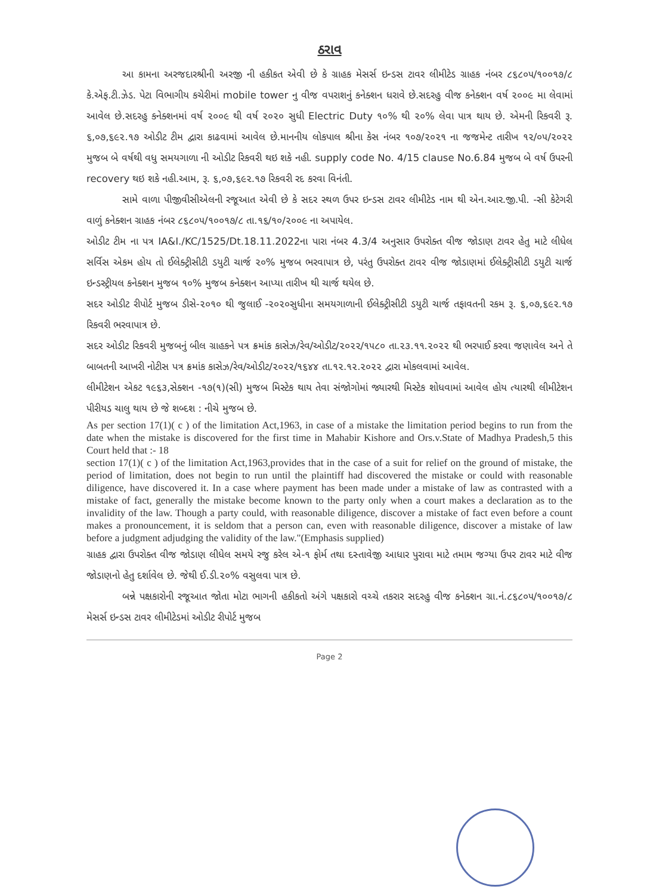ઠરાવ
આ કામના અરજદારશ્રીની અરજી ની હકીકત એવી છે કે ગ્રાહક મેસર્સ ઇન્ડસ ટાવર લીમીટેડ ગ્રાહક નંબર ૮૬૮૦૫/૧૦૦૧૭/૮ કે.એફ.ટી.ઝેડ. પેટા વિભાગીય કચેરીમાં mobile tower નુ વીજ વપરાશનું કનેક્શન ધરાવે છે.સદરહુ વીજ કનેક્શન વર્ષ ૨૦૦૯ મા લેવામાં આવેલ છે.સદરહુ કનેક્શનમાં વર્ષ ૨૦૦૯ થી વર્ષ ૨૦૨૦ સુધી Electric Duty ૧૦% થી ૨૦% લેવા પાત્ર થાય છે. એમની રિકવરી રૂ. ૬,૦૭,૬૯૨.૧૭ ઓડીટ ટીમ દ્વારા કાઢવામાં આવેલ છે.માનનીય લોકપાલ શ્રીના કેસ નંબર ૧૦૭/૨૦૨૧ ના જજમેન્ટ તારીખ ૧૨/૦૫/૨૦૨૨ મુજબ બે વર્ષથી વધુ સમયગાળા ની ઓડીટ રિકવરી થઇ શકે નહી. supply code No. 4/15 clause No.6.84 મુજબ બે વર્ષ ઉપરની recovery થઇ શકે નહી.આમ, રૂ. ૬,૦૭,૬૯૨.૧૭ રિકવરી રદ કરવા વિનંતી.
સામે વાળા પીજીવીસીએલની રજૂઆત એવી છે કે સદર સ્થળ ઉપર ઇન્ડસ ટાવર લીમીટેડ નામ થી એન.આર.જી.પી. -સી કેટેગરી વાળું કનેક્શન ગ્રાહક નંબર ૮૬૮૦૫/૧૦૦૧૭/૮ તા.૧૬/૧૦/૨૦૦૯ ના અપાયેલ.
ઓડીટ ટીમ ના પત્ર IA&I./KC/1525/Dt.18.11.2022ના પારા નંબર 4.3/4 અનુસાર ઉપરોક્ત વીજ જોડાણ ટાવર હેતુ માટે લીધેલ સર્વિસ એકમ હોય તો ઈલેક્ટ્રીસીટી ડયુટી ચાર્જ ૨૦% મુજબ ભરવાપાત્ર છે, પરંતુ ઉપરોક્ત ટાવર વીજ જોડાણમાં ઈલેક્ટ્રીસીટી ડયુટી ચાર્જ ઇન્ડસ્ટ્રીયલ કનેક્શન મુજબ ૧૦% મુજબ કનેક્શન આપ્યા તારીખ થી ચાર્જ થયેલ છે.
સદર ઓડીટ રીપોર્ટ મુજબ ડીસે-૨૦૧૦ થી જુલાઈ -૨૦૨૦સુધીના સમયગાળાની ઈલેક્ટ્રીસીટી ડયુટી ચાર્જ તફાવતની રકમ રૂ. ૬,૦૭,૬૯૨.૧૭ રિકવરી ભરવાપાત્ર છે.
સદર ઓડીટ રિકવરી મુજબનું બીલ ગ્રાહકને પત્ર ક્રમાંક કાસેઝ/રેવ/ઓડીટ/૨૦૨૨/૧૫૮૦ તા.૨૩.૧૧.૨૦૨૨ થી ભરપાઈ કરવા જણાવેલ અને તે બાબતની આખરી નોટીસ પત્ર ક્રમાંક કાસેઝ/રેવ/ઓડીટ/૨૦૨૨/૧૬૪૪ તા.૧૨.૧૨.૨૦૨૨ દ્વારા મોકલવામાં આવેલ.
લીમીટેશન એકટ ૧૯૬૩,સેક્શન -૧૭(૧)(સી) મુજબ મિસ્ટેક થાય તેવા સંજોગોમાં જ્યારથી મિસ્ટેક શોધવામાં આવેલ હોય ત્યારથી લીમીટેશન પીરીયડ ચાલુ થાય છે જે શબ્દશ : નીચે મુજબ છે.
As per section 17(1)( c ) of the limitation Act,1963, in case of a mistake the limitation period begins to run from the date when the mistake is discovered for the first time in Mahabir Kishore and Ors.v.State of Madhya Pradesh,5 this Court held that :- 18
section 17(1)( c ) of the limitation Act,1963,provides that in the case of a suit for relief on the ground of mistake, the period of limitation, does not begin to run until the plaintiff had discovered the mistake or could with reasonable diligence, have discovered it. In a case where payment has been made under a mistake of law as contrasted with a mistake of fact, generally the mistake become known to the party only when a court makes a declaration as to the invalidity of the law. Though a party could, with reasonable diligence, discover a mistake of fact even before a count makes a pronouncement, it is seldom that a person can, even with reasonable diligence, discover a mistake of law before a judgment adjudging the validity of the law."(Emphasis supplied)
ગ્રાહક દ્વારા ઉપરોક્ત વીજ જોડાણ લીધેલ સમયે રજુ કરેલ એ-૧ ફોર્મ તથા દસ્તાવેજી આધાર પુરાવા માટે તમામ જગ્યા ઉપર ટાવર માટે વીજ જોડાણનો હેતુ દર્શાવેલ છે. જેથી ઈ.ડી.૨૦% વસુલવા પાત્ર છે.
બન્ને પક્ષકારોની રજૂઆત જોતા મોટા ભાગની હકીકતો અંગે પક્ષકારો વચ્ચે તકરાર સદરહુ વીજ કનેક્શન ગ્રા.નં.૮૬૮૦૫/૧૦૦૧૭/૮ મેસર્સ ઇન્ડસ ટાવર લીમીટેડમાં ઓડીટ રીપોર્ટ મુજબ
Page 2